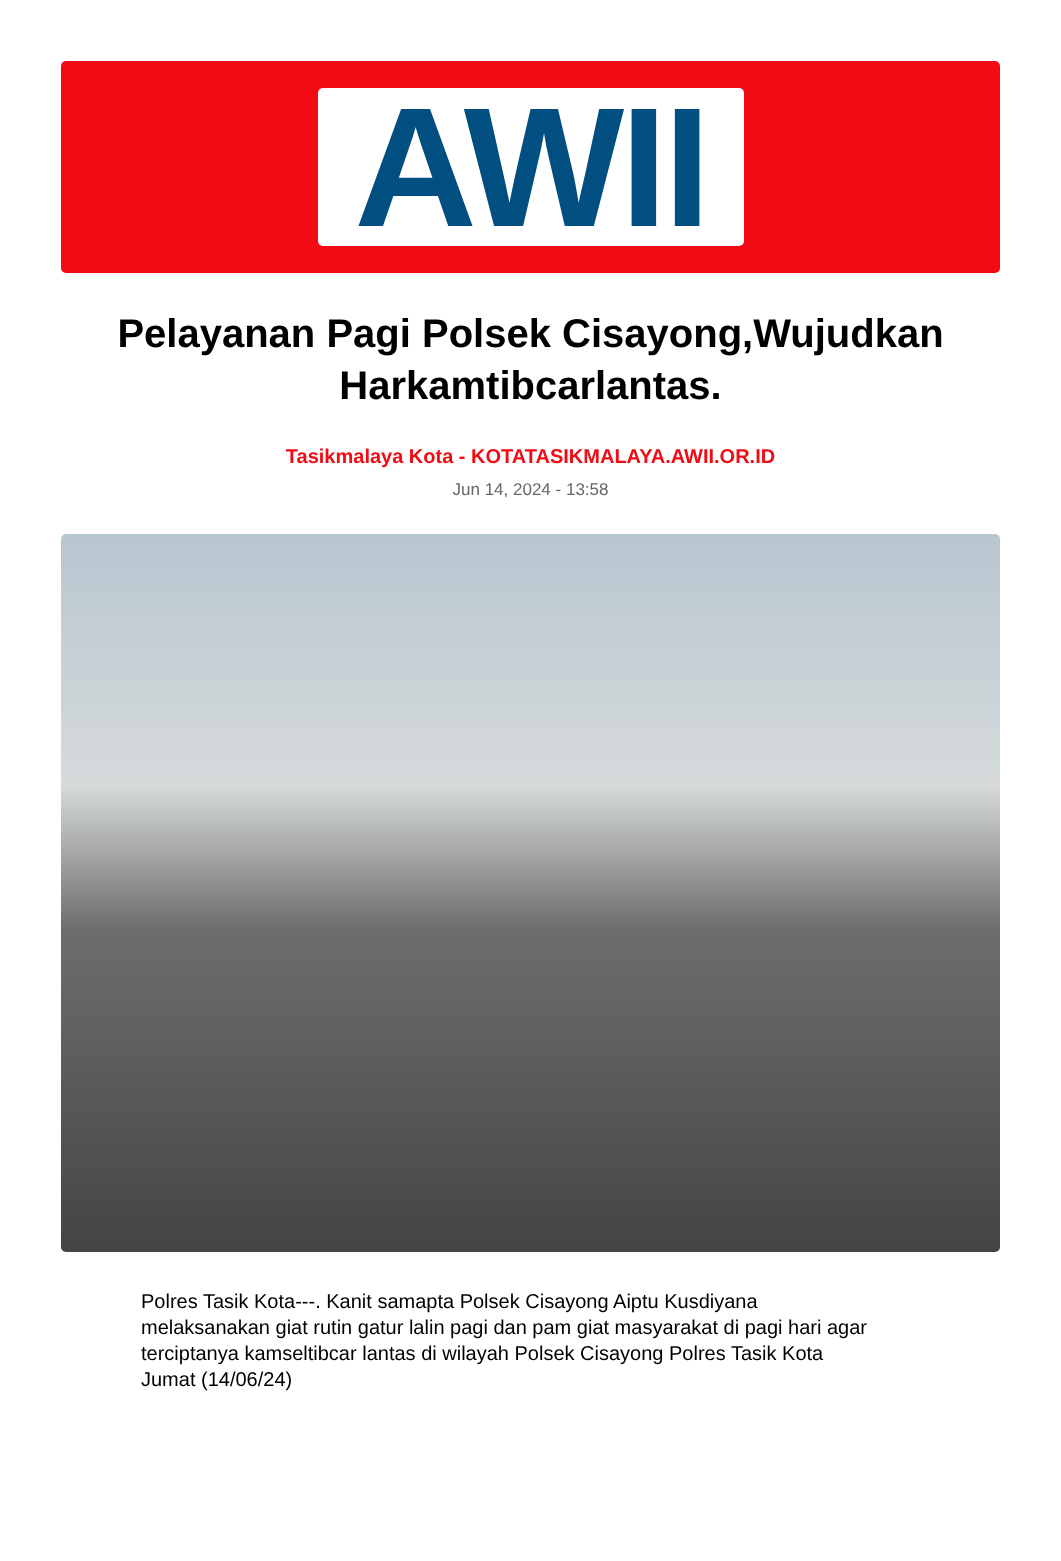AWII
Pelayanan Pagi Polsek Cisayong,Wujudkan Harkamtibcarlantas.
Tasikmalaya Kota - KOTATASIKMALAYA.AWII.OR.ID
Jun 14, 2024 - 13:58
Polres Tasik Kota---. Kanit samapta Polsek Cisayong Aiptu Kusdiyana melaksanakan giat rutin gatur lalin pagi dan pam giat masyarakat di pagi hari agar terciptanya kamseltibcar lantas di wilayah Polsek Cisayong Polres Tasik Kota Jumat (14/06/24)